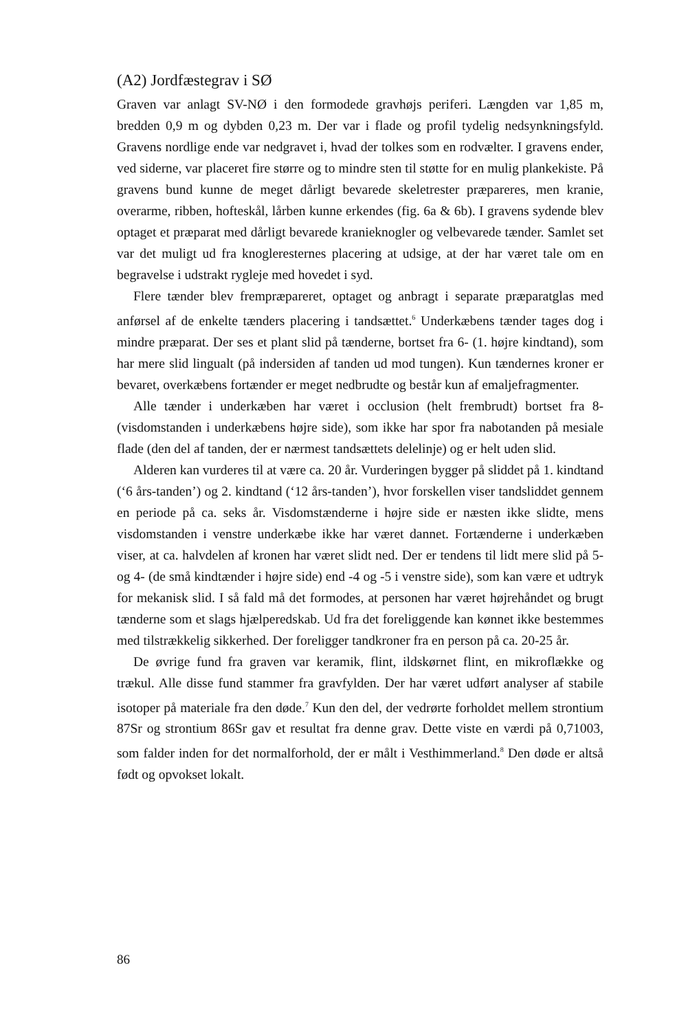(A2) Jordfæstegrav i SØ
Graven var anlagt SV-NØ i den formodede gravhøjs periferi. Længden var 1,85 m, bredden 0,9 m og dybden 0,23 m. Der var i flade og profil tydelig nedsynkningsfyld. Gravens nordlige ende var nedgravet i, hvad der tolkes som en rodvælter. I gravens ender, ved siderne, var placeret fire større og to mindre sten til støtte for en mulig plankekiste. På gravens bund kunne de meget dårligt bevarede skeletrester præpareres, men kranie, overarme, ribben, hofteskål, lårben kunne erkendes (fig. 6a & 6b). I gravens sydende blev optaget et præparat med dårligt bevarede kranieknogler og velbevarede tænder. Samlet set var det muligt ud fra knogleresternes placering at udsige, at der har været tale om en begravelse i udstrakt rygleje med hovedet i syd.
Flere tænder blev frempræpareret, optaget og anbragt i separate præparat­glas med anførsel af de enkelte tænders placering i tandsættet.<sup>6</sup> Underkæbens tænder tages dog i mindre præparat. Der ses et plant slid på tænderne, bortset fra 6- (1. højre kindtand), som har mere slid lingualt (på indersiden af tanden ud mod tungen). Kun tændernes kroner er bevaret, overkæbens fortænder er meget nedbrudte og består kun af emaljefragmenter.
Alle tænder i underkæben har været i occlusion (helt frembrudt) bortset fra 8- (visdomstanden i underkæbens højre side), som ikke har spor fra nabotan­den på mesiale flade (den del af tanden, der er nærmest tandsættets delelinje) og er helt uden slid.
Alderen kan vurderes til at være ca. 20 år. Vurderingen bygger på sliddet på 1. kindtand (‘6 års-tanden’) og 2. kindtand (‘12 års-tanden’), hvor forskellen viser tandsliddet gennem en periode på ca. seks år. Visdomstænderne i højre side er næsten ikke slidte, mens visdomstanden i venstre underkæbe ikke har været dannet. Fortænderne i underkæben viser, at ca. halvdelen af kronen har været slidt ned. Der er tendens til lidt mere slid på 5- og 4- (de små kindtænder i højre side) end -4 og -5 i venstre side), som kan være et udtryk for mekanisk slid. I så fald må det formodes, at personen har været højrehåndet og brugt tænderne som et slags hjælperedskab. Ud fra det foreliggende kan kønnet ikke bestemmes med tilstrækkelig sikkerhed. Der foreligger tandkroner fra en person på ca. 20-25 år.
De øvrige fund fra graven var keramik, flint, ildskørnet flint, en mikro­flække og trækul. Alle disse fund stammer fra gravfylden. Der har været udført analyser af stabile isotoper på materiale fra den døde.<sup>7</sup> Kun den del, der vedrørte forholdet mellem strontium 87Sr og strontium 86Sr gav et resultat fra denne grav. Dette viste en værdi på 0,71003, som falder inden for det normalforhold, der er målt i Vesthimmerland.<sup>8</sup> Den døde er altså født og opvokset lokalt.
86